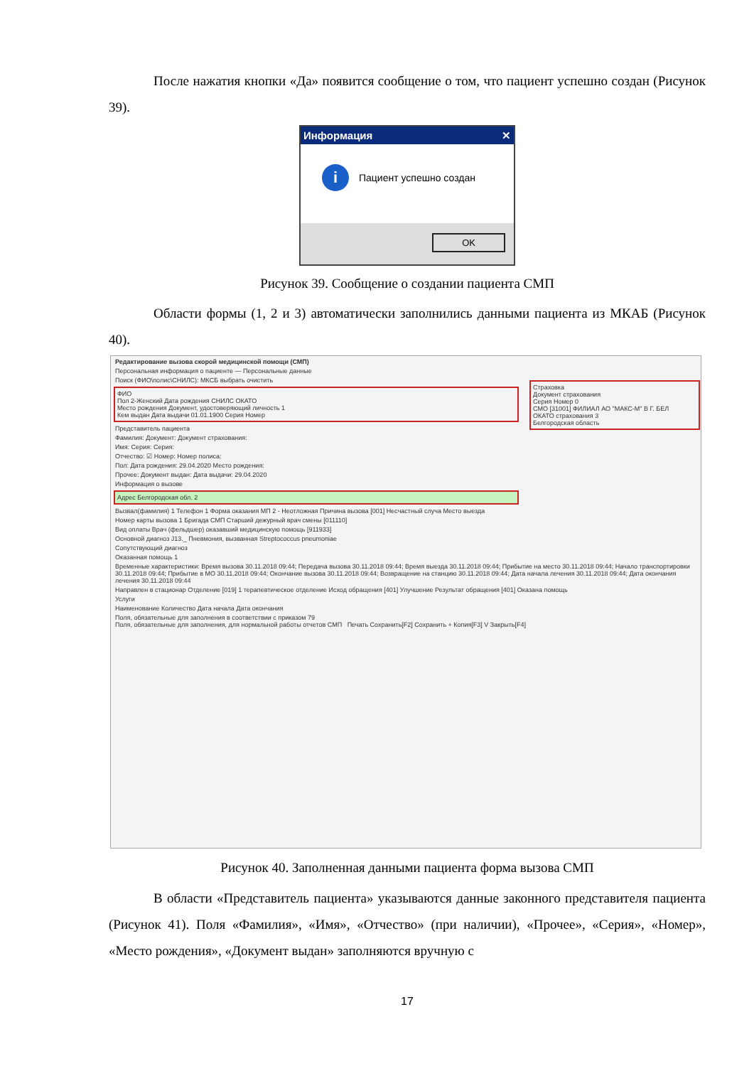После нажатия кнопки «Да» появится сообщение о том, что пациент успешно создан (Рисунок 39).
Информация ✕
i
Пациент успешно создан
OK
Рисунок 39. Сообщение о создании пациента СМП
Области формы (1, 2 и 3) автоматически заполнились данными пациента из МКАБ (Рисунок 40).
Редактирование вызова скорой медицинской помощи (СМП)
Персональная информация о пациенте — Персональные данные
Поиск (ФИО\полис\СНИЛС): МКСБ выбрать очистить
ФИО
Пол 2-Женский Дата рождения СНИЛС ОКАТО
Место рождения Документ, удостоверяющий личность 1
Кем выдан Дата выдачи 01.01.1900 Серия Номер
Страховка
Документ страхования
Серия Номер 0
СМО [31001] ФИЛИАЛ АО "МАКС-М" В Г. БЕЛ
ОКАТО страхования 3
Белгородская область
Представитель пациента
Фамилия: Документ: Документ страхования:
Имя: Серия: Серия:
Отчество: ☑ Номер: Номер полиса:
Пол: Дата рождения: 29.04.2020 Место рождения:
Прочее: Документ выдан: Дата выдачи: 29.04.2020
Информация о вызове
Адрес Белгородская обл. 2
Вызвал(фамилия) 1 Телефон 1 Форма оказания МП 2 - Неотложная Причина вызова [001] Несчастный случа Место выезда
Номер карты вызова 1 Бригада СМП Старший дежурный врач смены [011110]
Вид оплаты Врач (фельдшер) оказавший медицинскую помощь [911933]
Основной диагноз J13._ Пневмония, вызванная Streptococcus pneumoniae
Сопутствующий диагноз
Оказанная помощь 1
Временные характеристики: Время вызова 30.11.2018 09:44; Передача вызова 30.11.2018 09:44; Время выезда 30.11.2018 09:44; Прибытие на место 30.11.2018 09:44; Начало транспортировки 30.11.2018 09:44; Прибытие в МО 30.11.2018 09:44; Окончание вызова 30.11.2018 09:44; Возвращение на станцию 30.11.2018 09:44; Дата начала лечения 30.11.2018 09:44; Дата окончания лечения 30.11.2018 09:44
Направлен в стационар Отделение [019] 1 терапевтическое отделение Исход обращения [401] Улучшение Результат обращения [401] Оказана помощь
Услуги
Наименование Количество Дата начала Дата окончания
Поля, обязательные для заполнения в соответствии с приказом 79
Поля, обязательные для заполнения, для нормальной работы отчетов СМП Печать Сохранить[F2] Сохранить + Копия[F3] V Закрыть[F4]
Рисунок 40. Заполненная данными пациента форма вызова СМП
В области «Представитель пациента» указываются данные законного представителя пациента (Рисунок 41). Поля «Фамилия», «Имя», «Отчество» (при наличии), «Прочее», «Серия», «Номер», «Место рождения», «Документ выдан» заполняются вручную с
17